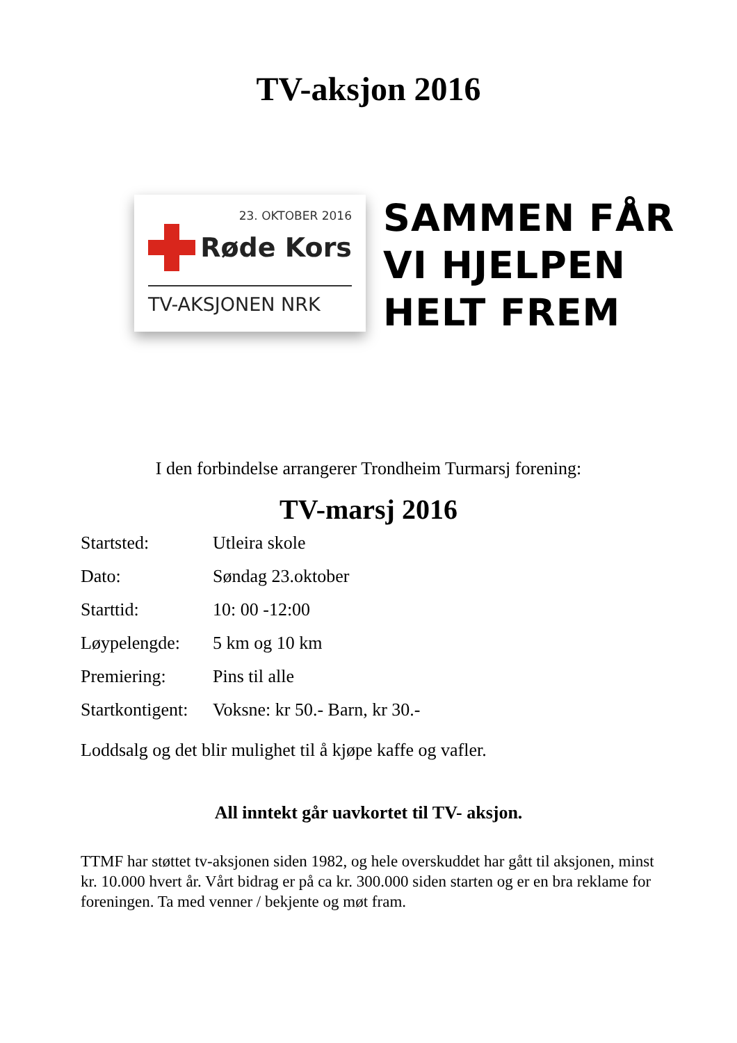TV-aksjon 2016
23. OKTOBER 2016
Røde Kors
TV-AKSJONEN NRK
SAMMEN FÅR
VI HJELPEN
HELT FREM
I den forbindelse arrangerer Trondheim Turmarsj forening:
TV-marsj 2016
Startsted: Utleira skole
Dato: Søndag 23.oktober
Starttid: 10: 00 -12:00
Løypelengde: 5 km og 10 km
Premiering: Pins til alle
Startkontigent: Voksne: kr 50.- Barn, kr 30.-
Loddsalg og det blir mulighet til å kjøpe kaffe og vafler.
All inntekt går uavkortet til TV- aksjon.
TTMF har støttet tv-aksjonen siden 1982, og hele overskuddet har gått til aksjonen, minst kr. 10.000 hvert år. Vårt bidrag er på ca kr. 300.000 siden starten og er en bra reklame for foreningen. Ta med venner / bekjente og møt fram.